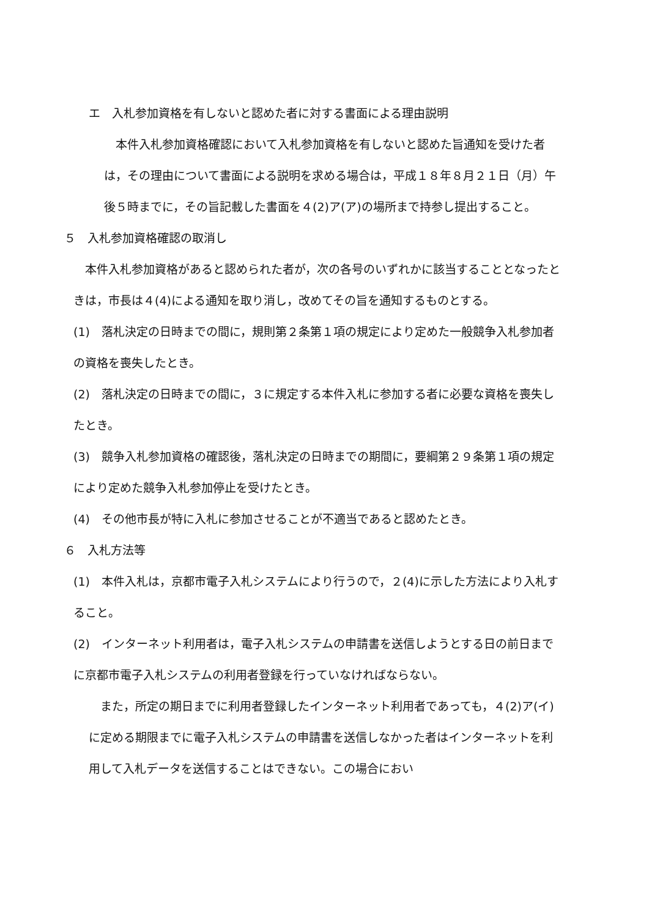エ　入札参加資格を有しないと認めた者に対する書面による理由説明
　本件入札参加資格確認において入札参加資格を有しないと認めた旨通知を受けた者は，その理由について書面による説明を求める場合は，平成１８年８月２１日（月）午後５時までに，その旨記載した書面を４(2)ア(ア)の場所まで持参し提出すること。
５　入札参加資格確認の取消し
　本件入札参加資格があると認められた者が，次の各号のいずれかに該当することとなったときは，市長は４(4)による通知を取り消し，改めてその旨を通知するものとする。
(1)　落札決定の日時までの間に，規則第２条第１項の規定により定めた一般競争入札参加者の資格を喪失したとき。
(2)　落札決定の日時までの間に，３に規定する本件入札に参加する者に必要な資格を喪失したとき。
(3)　競争入札参加資格の確認後，落札決定の日時までの期間に，要綱第２９条第１項の規定により定めた競争入札参加停止を受けたとき。
(4)　その他市長が特に入札に参加させることが不適当であると認めたとき。
６　入札方法等
(1)　本件入札は，京都市電子入札システムにより行うので，２(4)に示した方法により入札すること。
(2)　インターネット利用者は，電子入札システムの申請書を送信しようとする日の前日までに京都市電子入札システムの利用者登録を行っていなければならない。
　また，所定の期日までに利用者登録したインターネット利用者であっても，４(2)ア(イ)に定める期限までに電子入札システムの申請書を送信しなかった者はインターネットを利用して入札データを送信することはできない。この場合におい